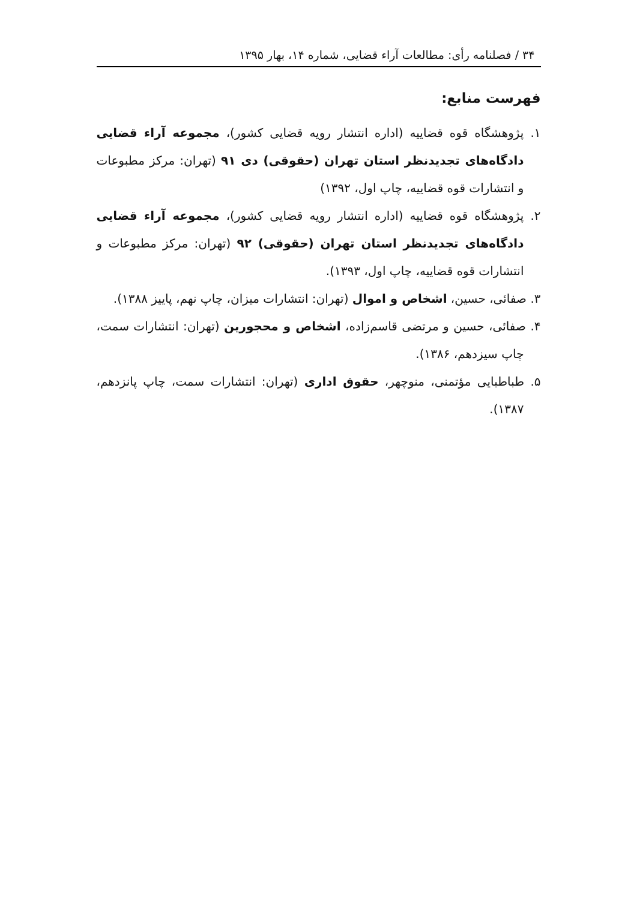۳۴ / فصلنامه رأی: مطالعات آراء قضایی، شماره ۱۴، بهار ۱۳۹۵
فهرست منابع:
۱. پژوهشگاه قوه قضاییه (اداره انتشار رویه قضایی کشور)، مجموعه آراء قضایی دادگاه‌های تجدیدنظر استان تهران (حقوقی) دی ۹۱ (تهران: مرکز مطبوعات و انتشارات قوه قضاییه، چاپ اول، ۱۳۹۲)
۲. پژوهشگاه قوه قضاییه (اداره انتشار رویه قضایی کشور)، مجموعه آراء قضایی دادگاه‌های تجدیدنظر استان تهران (حقوقی) ۹۲ (تهران: مرکز مطبوعات و انتشارات قوه قضاییه، چاپ اول، ۱۳۹۳).
۳. صفائی، حسین، اشخاص و اموال (تهران: انتشارات میزان، چاپ نهم، پاییز ۱۳۸۸).
۴. صفائی، حسین و مرتضی قاسم‌زاده، اشخاص و محجورین (تهران: انتشارات سمت، چاپ سیزدهم، ۱۳۸۶).
۵. طباطبایی مؤتمنی، منوچهر، حقوق اداری (تهران: انتشارات سمت، چاپ پانزدهم، ۱۳۸۷).